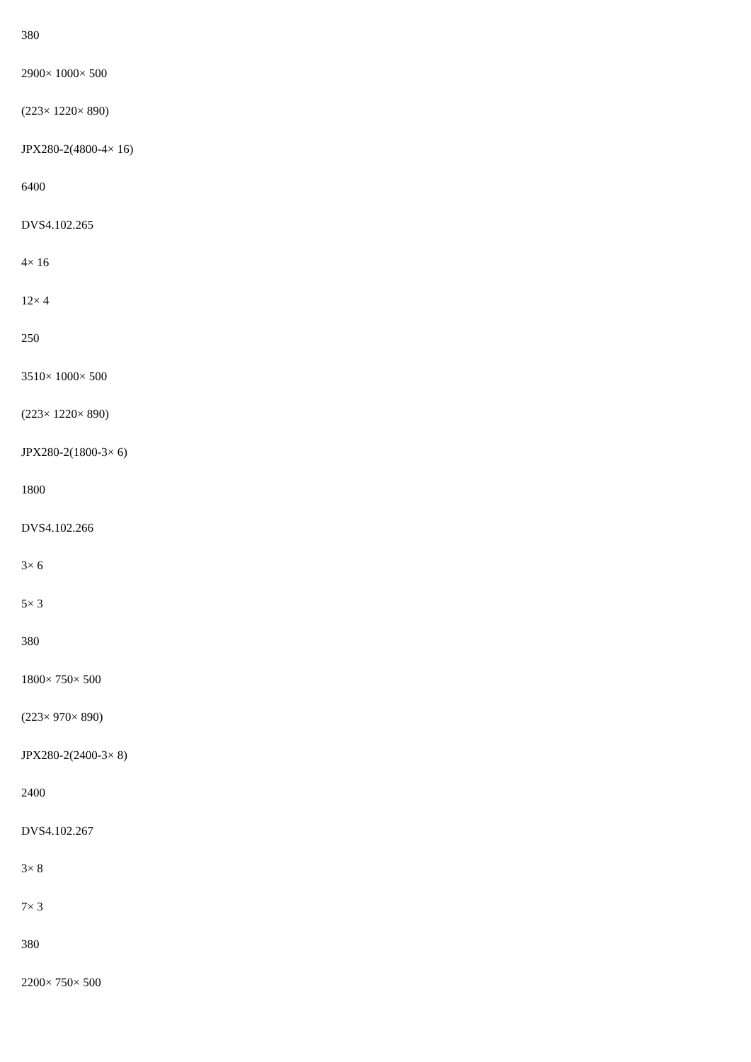380
2900× 1000× 500
(223× 1220× 890)
JPX280-2(4800-4× 16)
6400
DVS4.102.265
4× 16
12× 4
250
3510× 1000× 500
(223× 1220× 890)
JPX280-2(1800-3× 6)
1800
DVS4.102.266
3× 6
5× 3
380
1800× 750× 500
(223× 970× 890)
JPX280-2(2400-3× 8)
2400
DVS4.102.267
3× 8
7× 3
380
2200× 750× 500